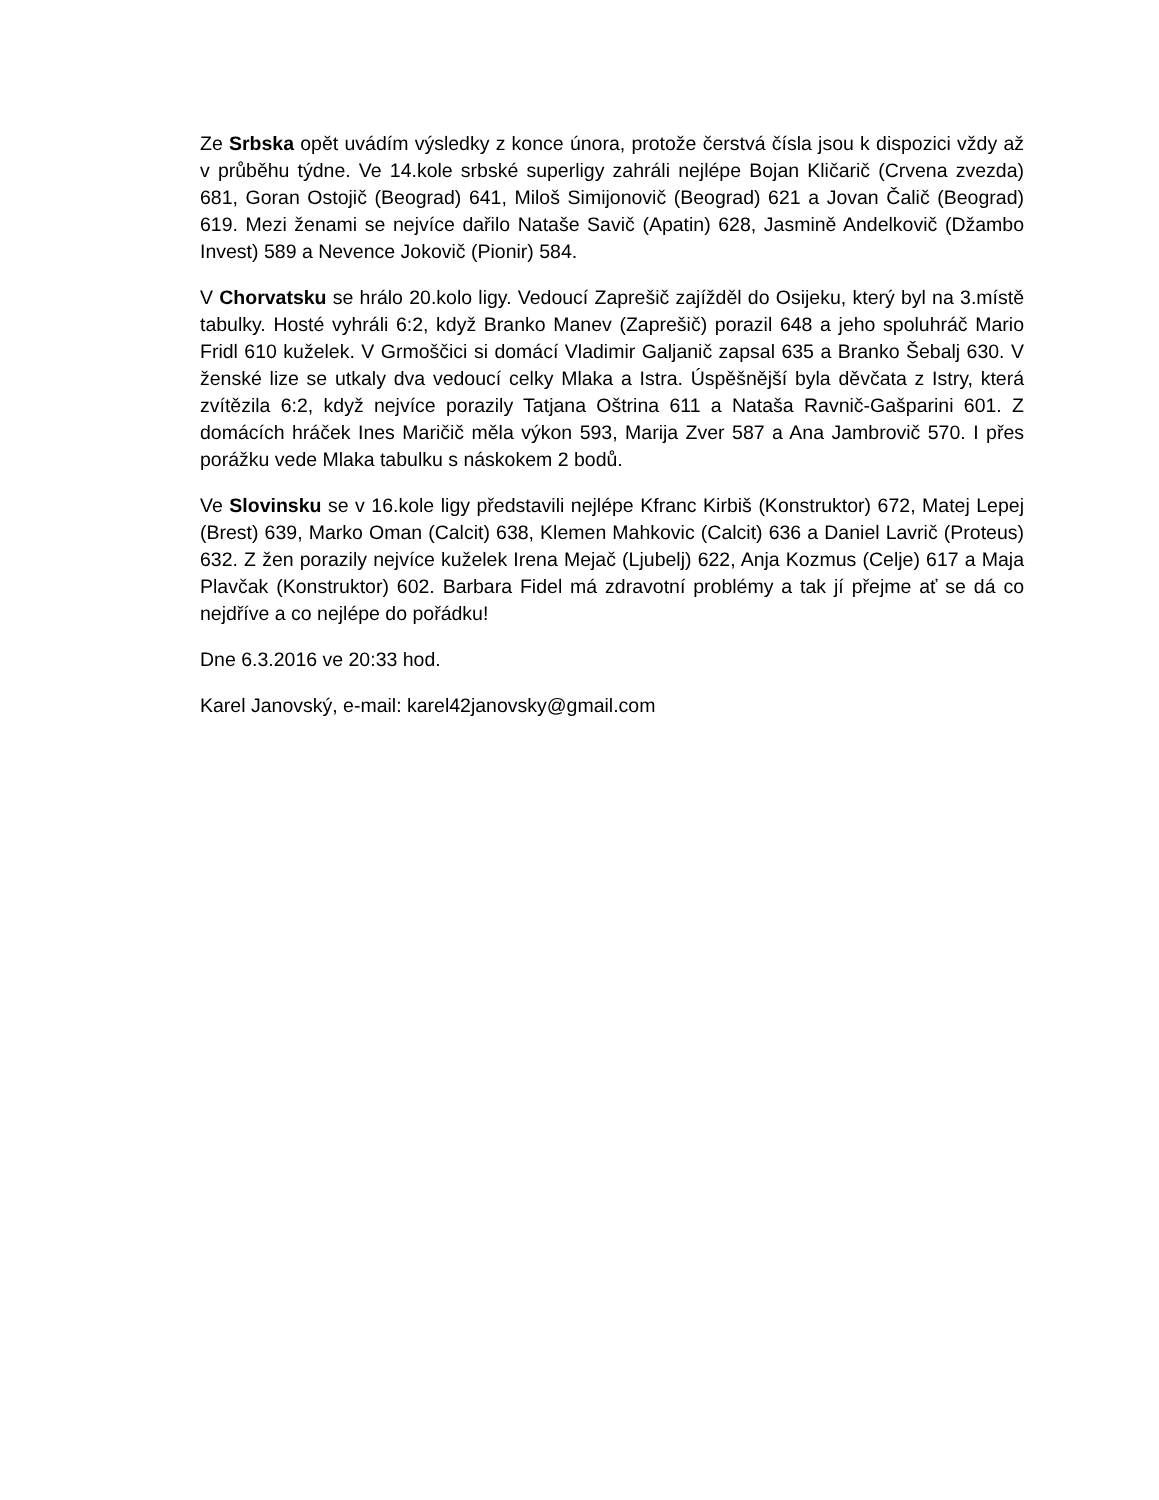Ze Srbska opět uvádím výsledky z konce února, protože čerstvá čísla jsou k dispozici vždy až v průběhu týdne. Ve 14.kole srbské superligy zahráli nejlépe Bojan Kličarič (Crvena zvezda) 681, Goran Ostojič (Beograd) 641, Miloš Simijonovič (Beograd) 621 a Jovan Čalič (Beograd) 619. Mezi ženami se nejvíce dařilo Nataše Savič (Apatin) 628, Jasmině Andelkovič (Džambo Invest) 589 a Nevence Jokovič (Pionir) 584.
V Chorvatsku se hrálo 20.kolo ligy. Vedoucí Zaprešič zajížděl do Osijeku, který byl na 3.místě tabulky. Hosté vyhráli 6:2, když Branko Manev (Zaprešič) porazil 648 a jeho spoluhráč Mario Fridl 610 kuželek. V Grmoščici si domácí Vladimir Galjanič zapsal 635 a Branko Šebalj 630. V ženské lize se utkaly dva vedoucí celky Mlaka a Istra. Úspěšnější byla děvčata z Istry, která zvítězila 6:2, když nejvíce porazily Tatjana Oštrina 611 a Nataša Ravnič-Gašparini 601. Z domácích hráček Ines Maričič měla výkon 593, Marija Zver 587 a Ana Jambrovič 570. I přes porážku vede Mlaka tabulku s náskokem 2 bodů.
Ve Slovinsku se v 16.kole ligy představili nejlépe Kfranc Kirbiš (Konstruktor) 672, Matej Lepej (Brest) 639, Marko Oman (Calcit) 638, Klemen Mahkovic (Calcit) 636 a Daniel Lavrič (Proteus) 632. Z žen porazily nejvíce kuželek Irena Mejač (Ljubelj) 622, Anja Kozmus (Celje) 617 a Maja Plavčak (Konstruktor) 602. Barbara Fidel má zdravotní problémy a tak jí přejme ať se dá co nejdříve a co nejlépe do pořádku!
Dne 6.3.2016 ve 20:33 hod.
Karel Janovský, e-mail: karel42janovsky@gmail.com